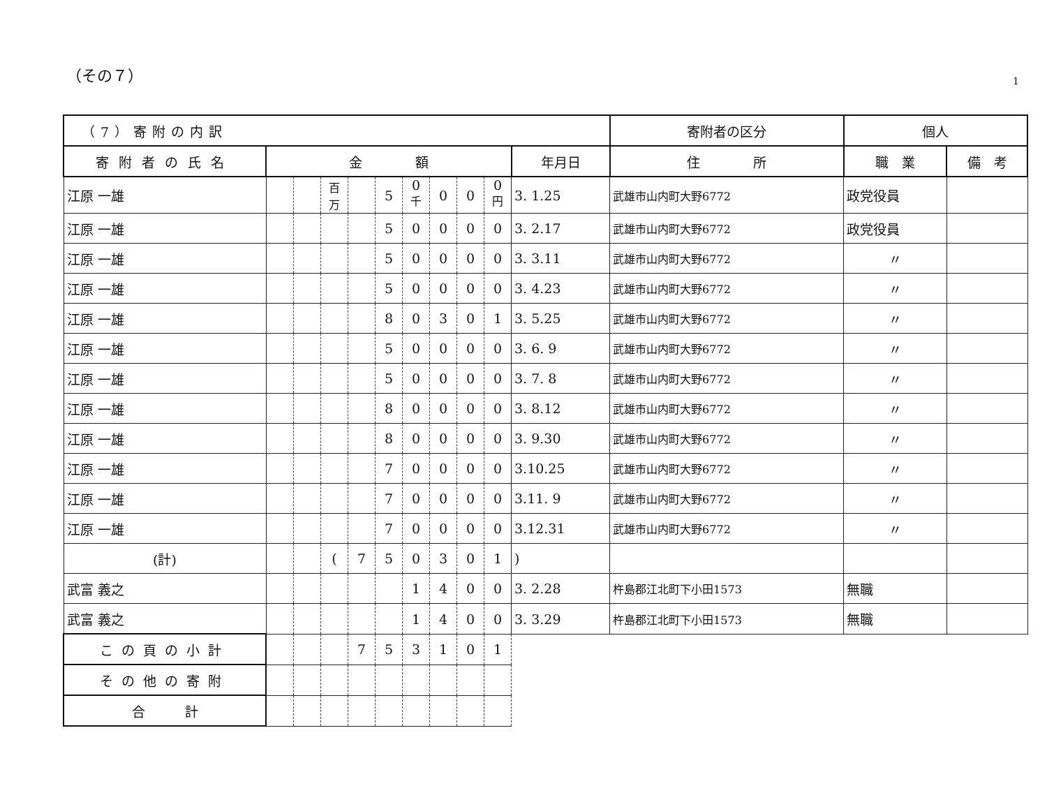（その７）
1
| （7）寄附の内訳 | | | | | | | | | | | 寄附者の区分 | 個人 | | |
| --- | --- | --- | --- | --- | --- | --- | --- | --- | --- | --- | --- | --- | --- | --- |
| 寄附者の氏名 | 金 額 | | | | | | | | | 年月日 | 住 所 | | 職 業 | 備 考 |
| 江原 一雄 | | | 百万 | | 5 | 0 <sup>千</sup> | 0 | 0 | 0 <sup>円</sup> | 3. 1.25 | 武雄市山内町大野6772 | | 政党役員 | |
| 江原 一雄 | | | | | 5 | 0 | 0 | 0 | 0 | 3. 2.17 | 武雄市山内町大野6772 | | 政党役員 | |
| 江原 一雄 | | | | | 5 | 0 | 0 | 0 | 0 | 3. 3.11 | 武雄市山内町大野6772 | | 〃 | |
| 江原 一雄 | | | | | 5 | 0 | 0 | 0 | 0 | 3. 4.23 | 武雄市山内町大野6772 | | 〃 | |
| 江原 一雄 | | | | | 8 | 0 | 3 | 0 | 1 | 3. 5.25 | 武雄市山内町大野6772 | | 〃 | |
| 江原 一雄 | | | | | 5 | 0 | 0 | 0 | 0 | 3. 6. 9 | 武雄市山内町大野6772 | | 〃 | |
| 江原 一雄 | | | | | 5 | 0 | 0 | 0 | 0 | 3. 7. 8 | 武雄市山内町大野6772 | | 〃 | |
| 江原 一雄 | | | | | 8 | 0 | 0 | 0 | 0 | 3. 8.12 | 武雄市山内町大野6772 | | 〃 | |
| 江原 一雄 | | | | | 8 | 0 | 0 | 0 | 0 | 3. 9.30 | 武雄市山内町大野6772 | | 〃 | |
| 江原 一雄 | | | | | 7 | 0 | 0 | 0 | 0 | 3.10.25 | 武雄市山内町大野6772 | | 〃 | |
| 江原 一雄 | | | | | 7 | 0 | 0 | 0 | 0 | 3.11. 9 | 武雄市山内町大野6772 | | 〃 | |
| 江原 一雄 | | | | | 7 | 0 | 0 | 0 | 0 | 3.12.31 | 武雄市山内町大野6772 | | 〃 | |
| (計) | | | ( | 7 | 5 | 0 | 3 | 0 | 1 | ) | | | | |
| 武富 義之 | | | | | | 1 | 4 | 0 | 0 | 3. 2.28 | 杵島郡江北町下小田1573 | | 無職 | |
| 武富 義之 | | | | | | 1 | 4 | 0 | 0 | 3. 3.29 | 杵島郡江北町下小田1573 | | 無職 | |
| この頁の小計 | | | | 7 | 5 | 3 | 1 | 0 | 1 | | | | | |
| その他の寄附 | | | | | | | | | | | | | | |
| 合 計 | | | | | | | | | | | | | | |